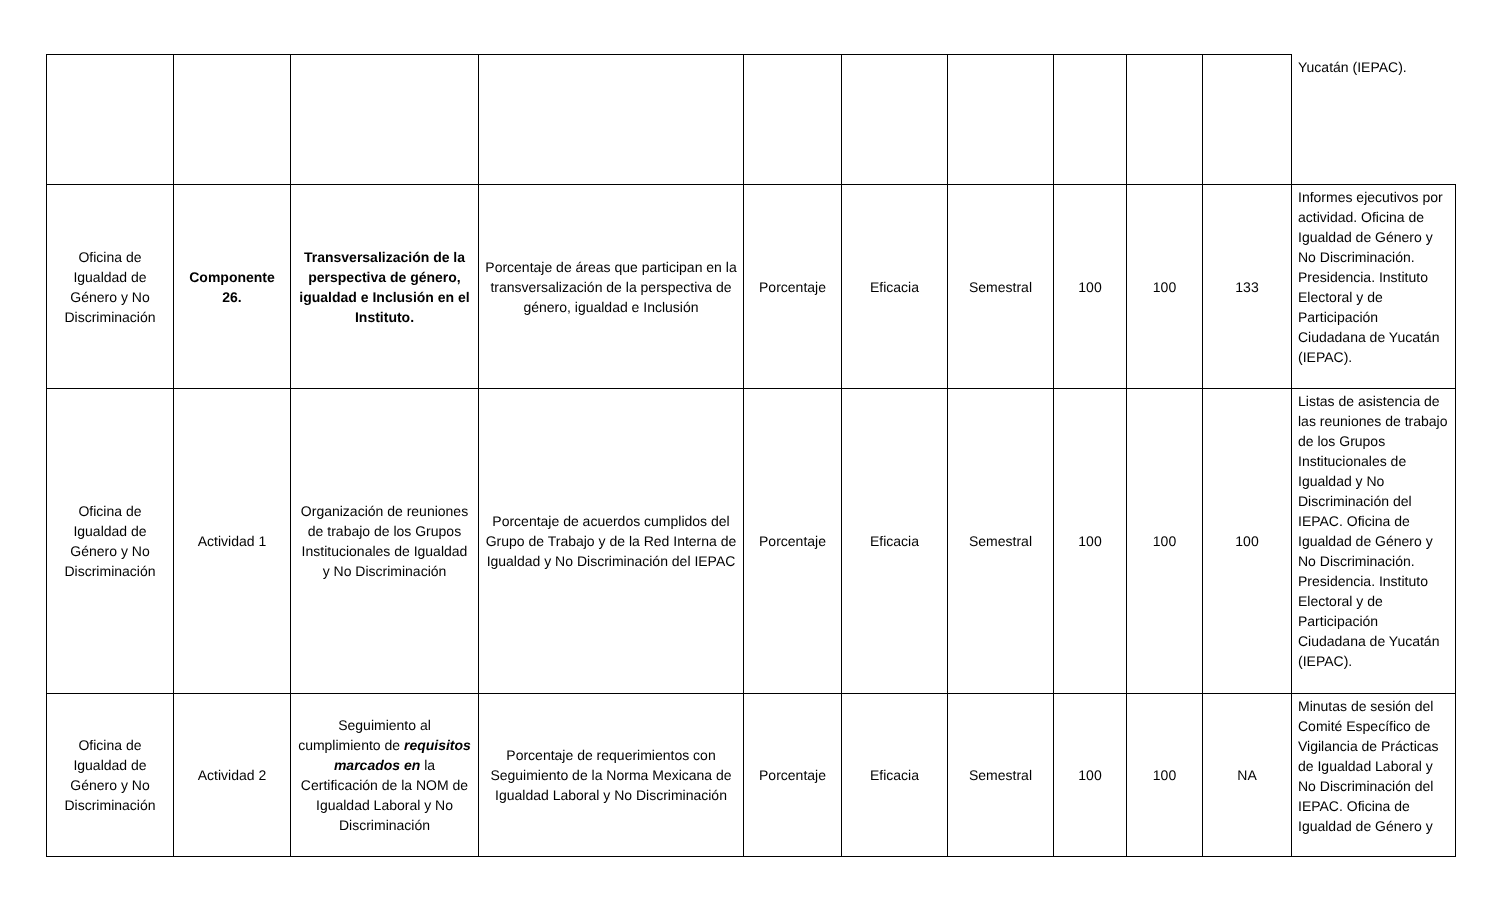| | | | | | | | | | | Yucatán (IEPAC). |
| Oficina de Igualdad de Género y No Discriminación | Componente 26. | Transversalización de la perspectiva de género, igualdad e Inclusión en el Instituto. | Porcentaje de áreas que participan en la transversalización de la perspectiva de género, igualdad e Inclusión | Porcentaje | Eficacia | Semestral | 100 | 100 | 133 | Informes ejecutivos por actividad. Oficina de Igualdad de Género y No Discriminación. Presidencia. Instituto Electoral y de Participación Ciudadana de Yucatán (IEPAC). |
| Oficina de Igualdad de Género y No Discriminación | Actividad 1 | Organización de reuniones de trabajo de los Grupos Institucionales de Igualdad y No Discriminación | Porcentaje de acuerdos cumplidos del Grupo de Trabajo y de la Red Interna de Igualdad y No Discriminación del IEPAC | Porcentaje | Eficacia | Semestral | 100 | 100 | 100 | Listas de asistencia de las reuniones de trabajo de los Grupos Institucionales de Igualdad y No Discriminación del IEPAC. Oficina de Igualdad de Género y No Discriminación. Presidencia. Instituto Electoral y de Participación Ciudadana de Yucatán (IEPAC). |
| Oficina de Igualdad de Género y No Discriminación | Actividad 2 | Seguimiento al cumplimiento de requisitos marcados en la Certificación de la NOM de Igualdad Laboral y No Discriminación | Porcentaje de requerimientos con Seguimiento de la Norma Mexicana de Igualdad Laboral y No Discriminación | Porcentaje | Eficacia | Semestral | 100 | 100 | NA | Minutas de sesión del Comité Específico de Vigilancia de Prácticas de Igualdad Laboral y No Discriminación del IEPAC. Oficina de Igualdad de Género y |